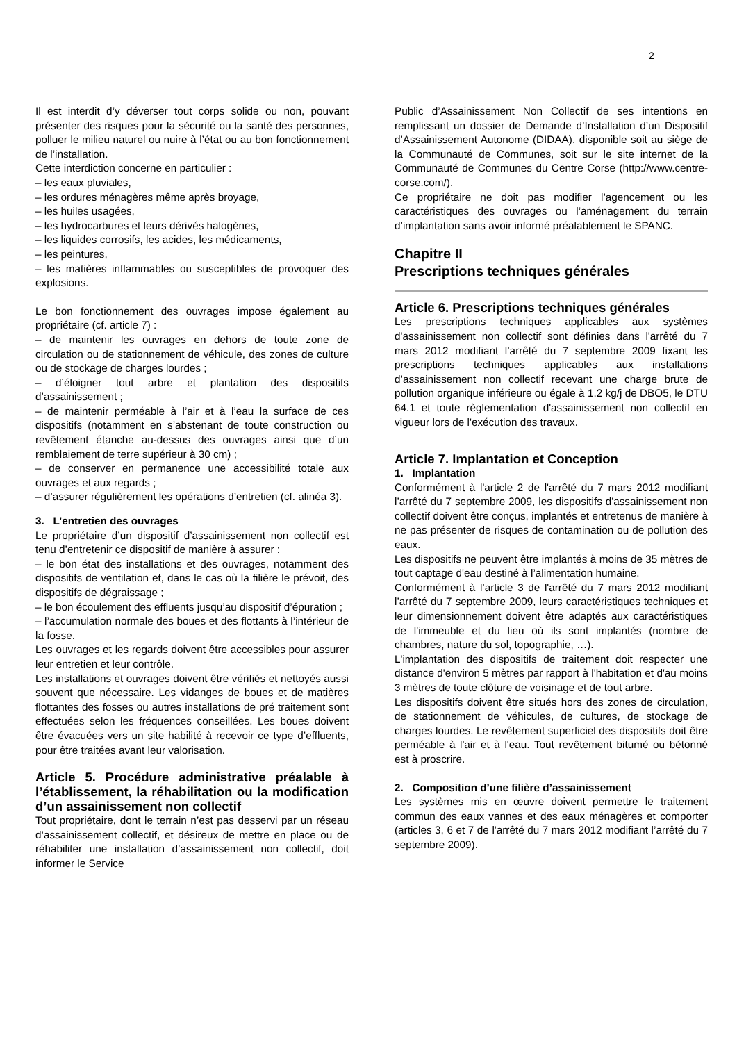2
Il est interdit d’y déverser tout corps solide ou non, pouvant présenter des risques pour la sécurité ou la santé des personnes, polluer le milieu naturel ou nuire à l’état ou au bon fonctionnement de l’installation.
Cette interdiction concerne en particulier :
– les eaux pluviales,
– les ordures ménagères même après broyage,
– les huiles usagées,
– les hydrocarbures et leurs dérivés halogènes,
– les liquides corrosifs, les acides, les médicaments,
– les peintures,
– les matières inflammables ou susceptibles de provoquer des explosions.
Le bon fonctionnement des ouvrages impose également au propriétaire (cf. article 7) :
– de maintenir les ouvrages en dehors de toute zone de circulation ou de stationnement de véhicule, des zones de culture ou de stockage de charges lourdes ;
– d’éloigner tout arbre et plantation des dispositifs d’assainissement ;
– de maintenir perméable à l’air et à l’eau la surface de ces dispositifs (notamment en s’abstenant de toute construction ou revêtement étanche au-dessus des ouvrages ainsi que d’un remblaiement de terre supérieur à 30 cm) ;
– de conserver en permanence une accessibilité totale aux ouvrages et aux regards ;
– d’assurer régulièrement les opérations d’entretien (cf. alinéa 3).
3. L’entretien des ouvrages
Le propriétaire d’un dispositif d’assainissement non collectif est tenu d’entretenir ce dispositif de manière à assurer :
– le bon état des installations et des ouvrages, notamment des dispositifs de ventilation et, dans le cas où la filière le prévoit, des dispositifs de dégraissage ;
– le bon écoulement des effluents jusqu’au dispositif d’épuration ;
– l’accumulation normale des boues et des flottants à l’intérieur de la fosse.
Les ouvrages et les regards doivent être accessibles pour assurer leur entretien et leur contrôle.
Les installations et ouvrages doivent être vérifiés et nettoyés aussi souvent que nécessaire. Les vidanges de boues et de matières flottantes des fosses ou autres installations de pré traitement sont effectuées selon les fréquences conseillées. Les boues doivent être évacuées vers un site habilité à recevoir ce type d’effluents, pour être traitées avant leur valorisation.
Article 5. Procédure administrative préalable à l’établissement, la réhabilitation ou la modification d’un assainissement non collectif
Tout propriétaire, dont le terrain n’est pas desservi par un réseau d’assainissement collectif, et désireux de mettre en place ou de réhabiliter une installation d’assainissement non collectif, doit informer le Service
Public d’Assainissement Non Collectif de ses intentions en remplissant un dossier de Demande d’Installation d’un Dispositif d’Assainissement Autonome (DIDAA), disponible soit au siège de la Communauté de Communes, soit sur le site internet de la Communauté de Communes du Centre Corse (http://www.centre-corse.com/).
Ce propriétaire ne doit pas modifier l’agencement ou les caractéristiques des ouvrages ou l’aménagement du terrain d’implantation sans avoir informé préalablement le SPANC.
Chapitre II
Prescriptions techniques générales
Article 6. Prescriptions techniques générales
Les prescriptions techniques applicables aux systèmes d'assainissement non collectif sont définies dans l'arrêté du 7 mars 2012 modifiant l’arrêté du 7 septembre 2009 fixant les prescriptions techniques applicables aux installations d’assainissement non collectif recevant une charge brute de pollution organique inférieure ou égale à 1.2 kg/j de DBO5, le DTU 64.1 et toute règlementation d'assainissement non collectif en vigueur lors de l'exécution des travaux.
Article 7. Implantation et Conception
1. Implantation
Conformément à l'article 2 de l'arrêté du 7 mars 2012 modifiant l’arrêté du 7 septembre 2009, les dispositifs d'assainissement non collectif doivent être conçus, implantés et entretenus de manière à ne pas présenter de risques de contamination ou de pollution des eaux.
Les dispositifs ne peuvent être implantés à moins de 35 mètres de tout captage d'eau destiné à l’alimentation humaine.
Conformément à l’article 3 de l'arrêté du 7 mars 2012 modifiant l’arrêté du 7 septembre 2009, leurs caractéristiques techniques et leur dimensionnement doivent être adaptés aux caractéristiques de l'immeuble et du lieu où ils sont implantés (nombre de chambres, nature du sol, topographie, …).
L'implantation des dispositifs de traitement doit respecter une distance d'environ 5 mètres par rapport à l'habitation et d'au moins 3 mètres de toute clôture de voisinage et de tout arbre.
Les dispositifs doivent être situés hors des zones de circulation, de stationnement de véhicules, de cultures, de stockage de charges lourdes. Le revêtement superficiel des dispositifs doit être perméable à l'air et à l'eau. Tout revêtement bitumé ou bétonné est à proscrire.
2. Composition d’une filière d’assainissement
Les systèmes mis en œuvre doivent permettre le traitement commun des eaux vannes et des eaux ménagères et comporter (articles 3, 6 et 7 de l'arrêté du 7 mars 2012 modifiant l’arrêté du 7 septembre 2009).